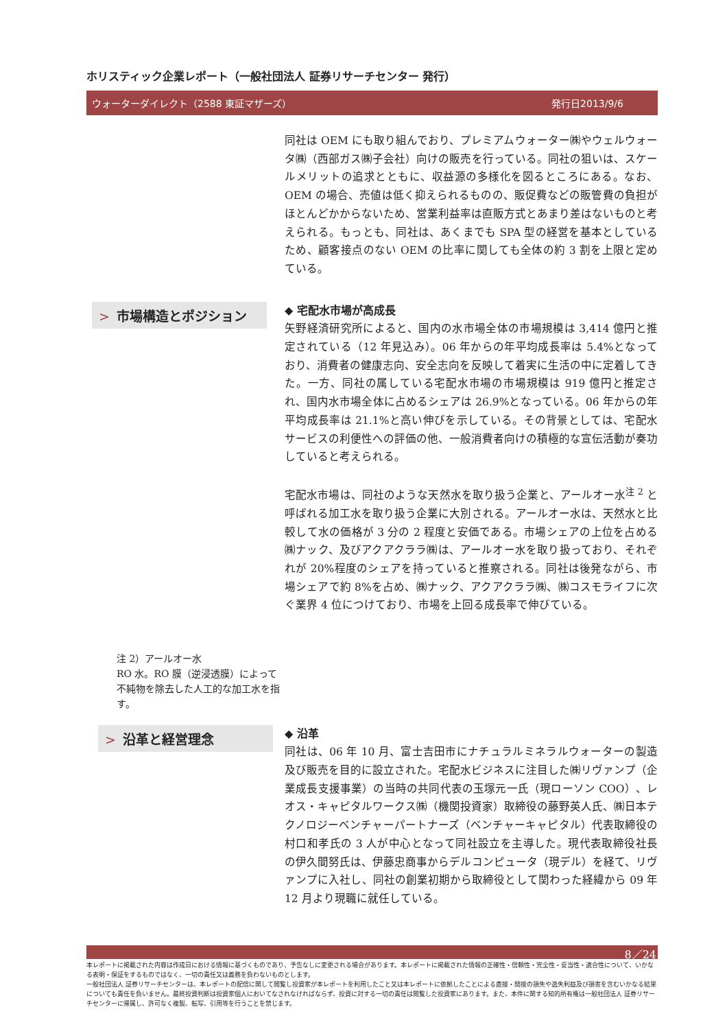ホリスティック企業レポート（一般社団法人 証券リサーチセンター 発行）
ウォーターダイレクト（2588 東証マザーズ） 発行日2013/9/6
同社は OEM にも取り組んでおり、プレミアムウォーター㈱やウェルウォータ㈱（西部ガス㈱子会社）向けの販売を行っている。同社の狙いは、スケールメリットの追求とともに、収益源の多様化を図るところにある。なお、OEM の場合、売値は低く抑えられるものの、販促費などの販管費の負担がほとんどかからないため、営業利益率は直販方式とあまり差はないものと考えられる。もっとも、同社は、あくまでも SPA 型の経営を基本としているため、顧客接点のない OEM の比率に関しても全体の約 3 割を上限と定めている。
> 市場構造とポジション
注 2）アールオー水
RO 水。RO 膜（逆浸透膜）によって不純物を除去した人工的な加工水を指す。
◆ 宅配水市場が高成長
矢野経済研究所によると、国内の水市場全体の市場規模は 3,414 億円と推定されている（12 年見込み）。06 年からの年平均成長率は 5.4%となっており、消費者の健康志向、安全志向を反映して着実に生活の中に定着してきた。一方、同社の属している宅配水市場の市場規模は 919 億円と推定され、国内水市場全体に占めるシェアは 26.9%となっている。06 年からの年平均成長率は 21.1%と高い伸びを示している。その背景としては、宅配水サービスの利便性への評価の他、一般消費者向けの積極的な宣伝活動が奏功していると考えられる。
宅配水市場は、同社のような天然水を取り扱う企業と、アールオー水<sup>注 2</sup> と呼ばれる加工水を取り扱う企業に大別される。アールオー水は、天然水と比較して水の価格が 3 分の 2 程度と安価である。市場シェアの上位を占める㈱ナック、及びアクアクララ㈱は、アールオー水を取り扱っており、それぞれが 20%程度のシェアを持っていると推察される。同社は後発ながら、市場シェアで約 8%を占め、㈱ナック、アクアクララ㈱、㈱コスモライフに次ぐ業界 4 位につけており、市場を上回る成長率で伸びている。
> 沿革と経営理念
◆ 沿革
同社は、06 年 10 月、富士吉田市にナチュラルミネラルウォーターの製造及び販売を目的に設立された。宅配水ビジネスに注目した㈱リヴァンプ（企業成長支援事業）の当時の共同代表の玉塚元一氏（現ローソン COO）、レオス・キャピタルワークス㈱（機関投資家）取締役の藤野英人氏、㈱日本テクノロジーベンチャーパートナーズ（ベンチャーキャピタル）代表取締役の村口和孝氏の 3 人が中心となって同社設立を主導した。現代表取締役社長の伊久間努氏は、伊藤忠商事からデルコンピュータ（現デル）を経て、リヴァンプに入社し、同社の創業初期から取締役として関わった経緯から 09 年 12 月より現職に就任している。
8／24
本レポートに掲載された内容は作成日における情報に基づくものであり、予告なしに変更される場合があります。本レポートに掲載された情報の正確性・信頼性・完全性・妥当性・適合性について、いかなる表明・保証をするものではなく、一切の責任又は義務を負わないものとします。
一般社団法人 証券リサーチセンターは、本レポートの配信に関して閲覧し投資家が本レポートを利用したこと又は本レポートに依拠したことによる直接・間接の損失や逸失利益及び損害を含むいかなる結果についても責任を負いません。最終投資判断は投資家個人においてなされなければならず、投資に対する一切の責任は閲覧した投資家にあります。また、本件に関する知的所有権は一般社団法人 証券リサーチセンターに帰属し、許可なく複製、転写、引用等を行うことを禁じます。